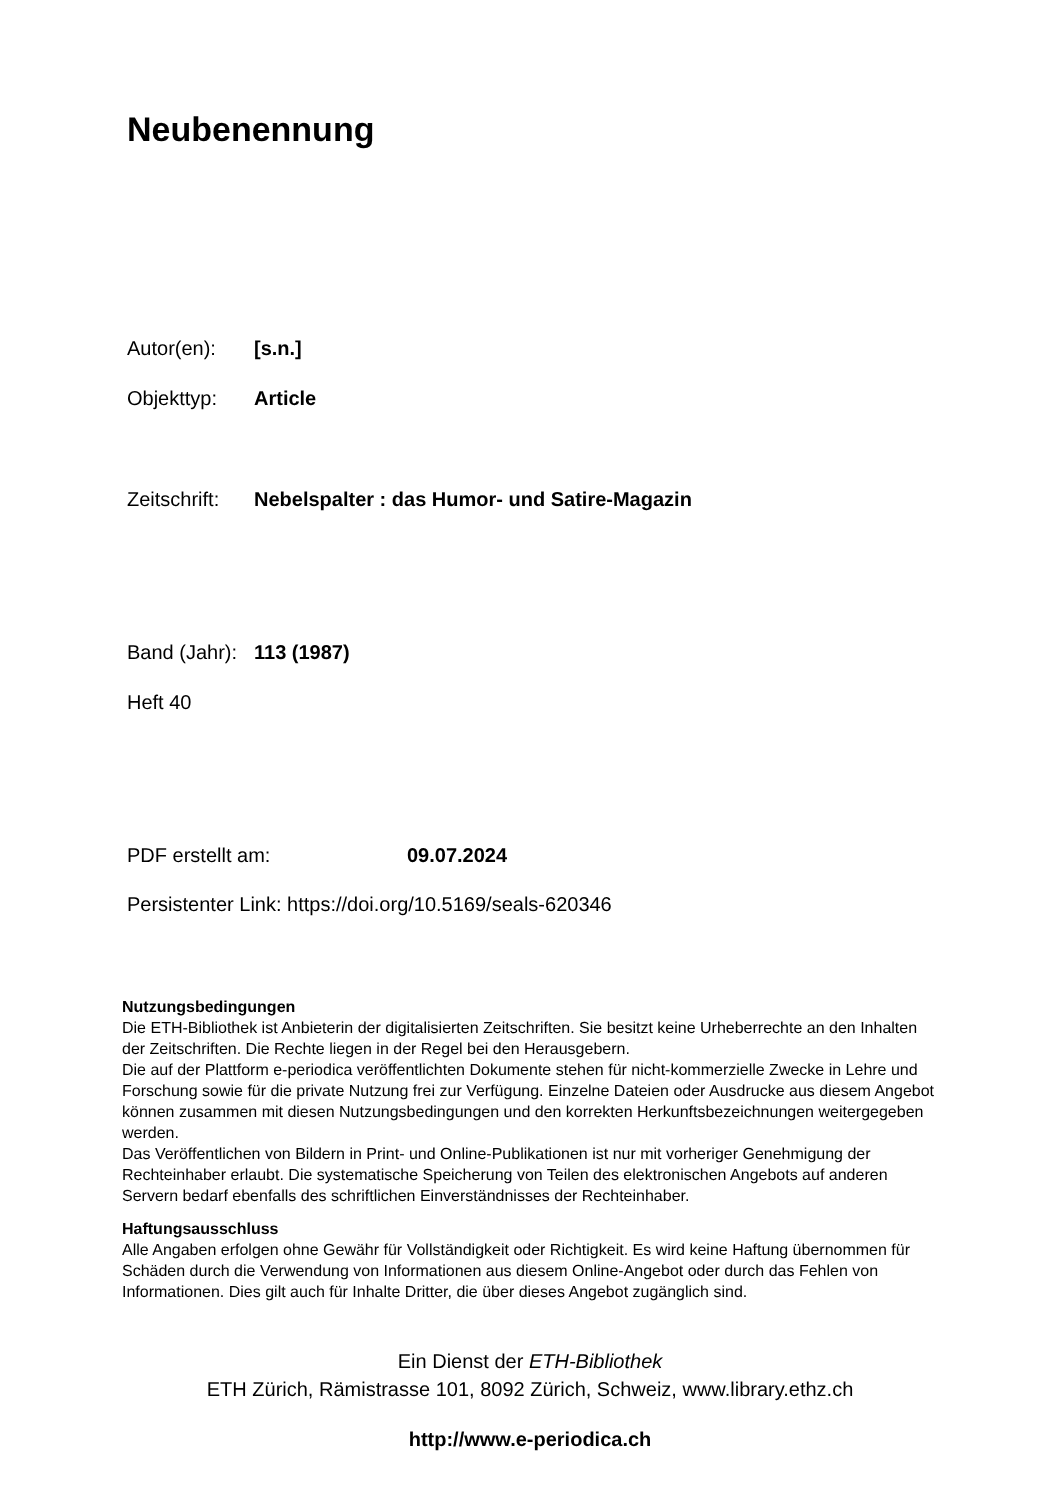Neubenennung
Autor(en): [s.n.]
Objekttyp: Article
Zeitschrift: Nebelspalter : das Humor- und Satire-Magazin
Band (Jahr): 113 (1987)
Heft 40
PDF erstellt am: 09.07.2024
Persistenter Link: https://doi.org/10.5169/seals-620346
Nutzungsbedingungen
Die ETH-Bibliothek ist Anbieterin der digitalisierten Zeitschriften. Sie besitzt keine Urheberrechte an den Inhalten der Zeitschriften. Die Rechte liegen in der Regel bei den Herausgebern.
Die auf der Plattform e-periodica veröffentlichten Dokumente stehen für nicht-kommerzielle Zwecke in Lehre und Forschung sowie für die private Nutzung frei zur Verfügung. Einzelne Dateien oder Ausdrucke aus diesem Angebot können zusammen mit diesen Nutzungsbedingungen und den korrekten Herkunftsbezeichnungen weitergegeben werden.
Das Veröffentlichen von Bildern in Print- und Online-Publikationen ist nur mit vorheriger Genehmigung der Rechteinhaber erlaubt. Die systematische Speicherung von Teilen des elektronischen Angebots auf anderen Servern bedarf ebenfalls des schriftlichen Einverständnisses der Rechteinhaber.
Haftungsausschluss
Alle Angaben erfolgen ohne Gewähr für Vollständigkeit oder Richtigkeit. Es wird keine Haftung übernommen für Schäden durch die Verwendung von Informationen aus diesem Online-Angebot oder durch das Fehlen von Informationen. Dies gilt auch für Inhalte Dritter, die über dieses Angebot zugänglich sind.
Ein Dienst der ETH-Bibliothek
ETH Zürich, Rämistrasse 101, 8092 Zürich, Schweiz, www.library.ethz.ch
http://www.e-periodica.ch